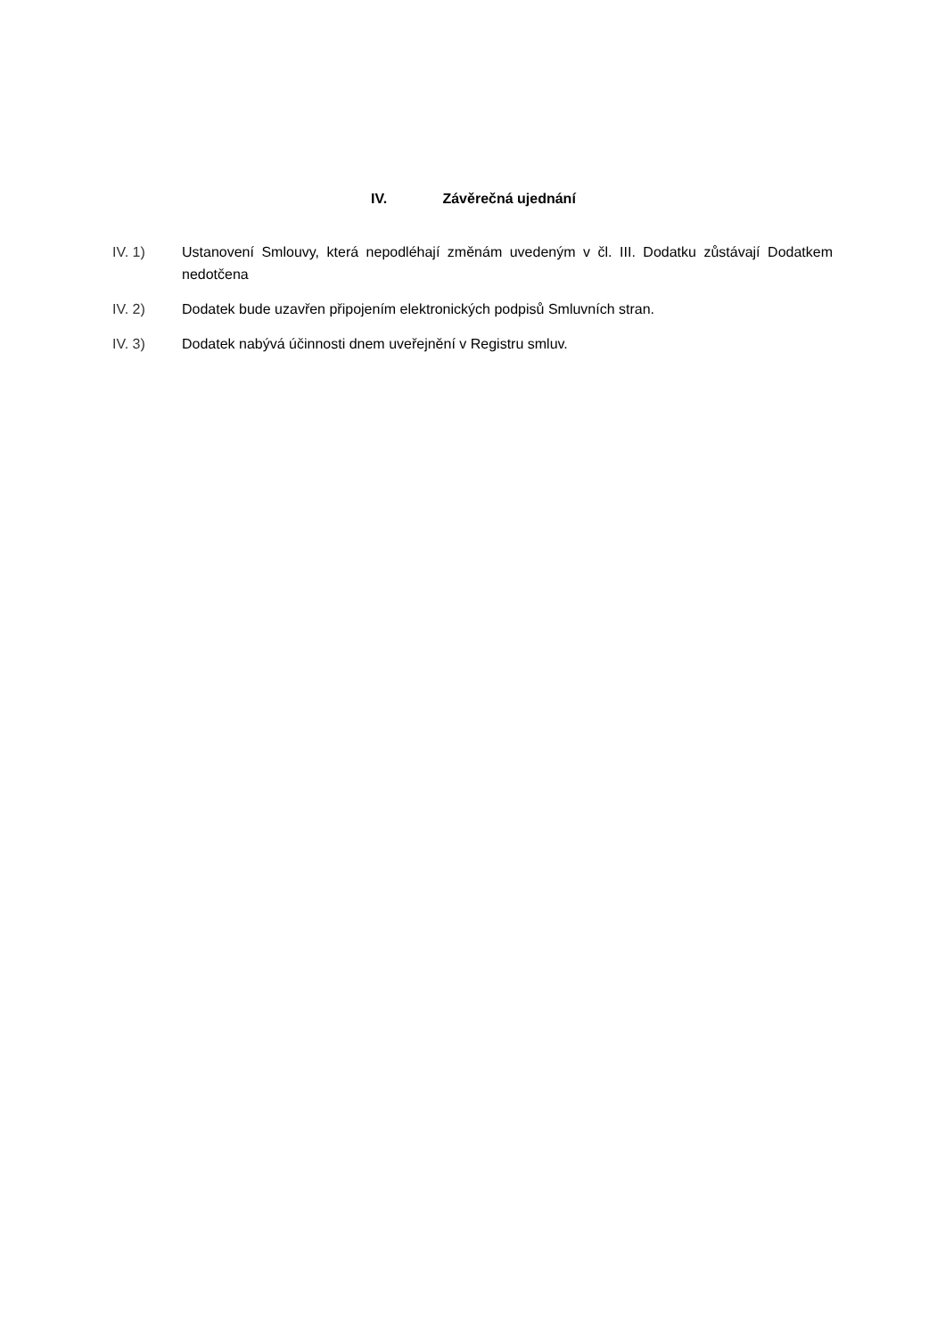IV. Závěrečná ujednání
IV. 1) Ustanovení Smlouvy, která nepodléhají změnám uvedeným v čl. III. Dodatku zůstávají Dodatkem nedotčena
IV. 2) Dodatek bude uzavřen připojením elektronických podpisů Smluvních stran.
IV. 3) Dodatek nabývá účinnosti dnem uveřejnění v Registru smluv.